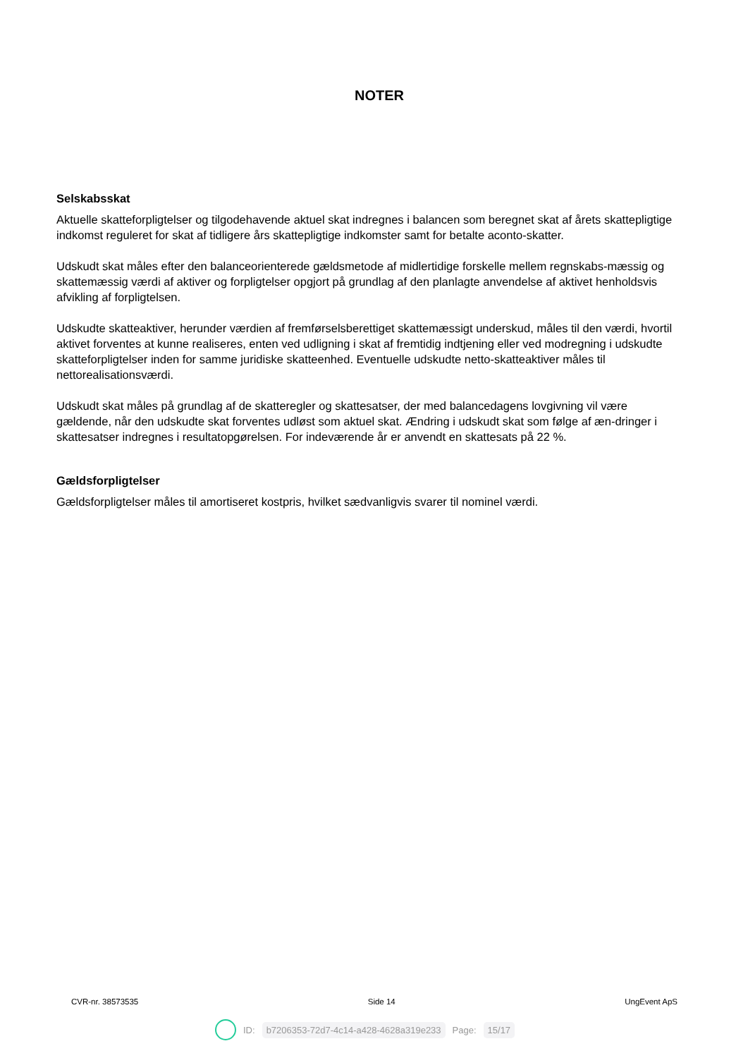NOTER
Selskabsskat
Aktuelle skatteforpligtelser og tilgodehavende aktuel skat indregnes i balancen som beregnet skat af årets skattepligtige indkomst reguleret for skat af tidligere års skattepligtige indkomster samt for betalte aconto-skatter.
Udskudt skat måles efter den balanceorienterede gældsmetode af midlertidige forskelle mellem regnskabs-mæssig og skattemæssig værdi af aktiver og forpligtelser opgjort på grundlag af den planlagte anvendelse af aktivet henholdsvis afvikling af forpligtelsen.
Udskudte skatteaktiver, herunder værdien af fremførselsberettiget skattemæssigt underskud, måles til den værdi, hvortil aktivet forventes at kunne realiseres, enten ved udligning i skat af fremtidig indtjening eller ved modregning i udskudte skatteforpligtelser inden for samme juridiske skatteenhed. Eventuelle udskudte netto-skatteaktiver måles til nettorealisationsværdi.
Udskudt skat måles på grundlag af de skatteregler og skattesatser, der med balancedagens lovgivning vil være gældende, når den udskudte skat forventes udløst som aktuel skat. Ændring i udskudt skat som følge af æn-dringer i skattesatser indregnes i resultatopgørelsen. For indeværende år er anvendt en skattesats på 22 %.
Gældsforpligtelser
Gældsforpligtelser måles til amortiseret kostpris, hvilket sædvanligvis svarer til nominel værdi.
CVR-nr. 38573535 Side 14 UngEvent ApS
ID: b7206353-72d7-4c14-a428-4628a319e233 Page: 15/17